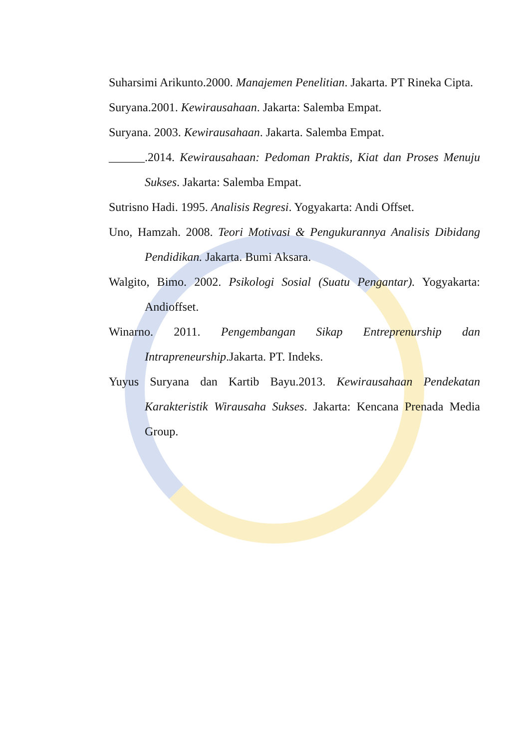Suharsimi Arikunto.2000. Manajemen Penelitian. Jakarta. PT Rineka Cipta.
Suryana.2001. Kewirausahaan. Jakarta: Salemba Empat.
Suryana. 2003. Kewirausahaan. Jakarta. Salemba Empat.
______.2014. Kewirausahaan: Pedoman Praktis, Kiat dan Proses Menuju Sukses. Jakarta: Salemba Empat.
Sutrisno Hadi. 1995. Analisis Regresi. Yogyakarta: Andi Offset.
Uno, Hamzah. 2008. Teori Motivasi & Pengukurannya Analisis Dibidang Pendidikan. Jakarta. Bumi Aksara.
Walgito, Bimo. 2002. Psikologi Sosial (Suatu Pengantar). Yogyakarta: Andioffset.
Winarno. 2011. Pengembangan Sikap Entreprenurship dan Intrapreneurship.Jakarta. PT. Indeks.
Yuyus Suryana dan Kartib Bayu.2013. Kewirausahaan Pendekatan Karakteristik Wirausaha Sukses. Jakarta: Kencana Prenada Media Group.